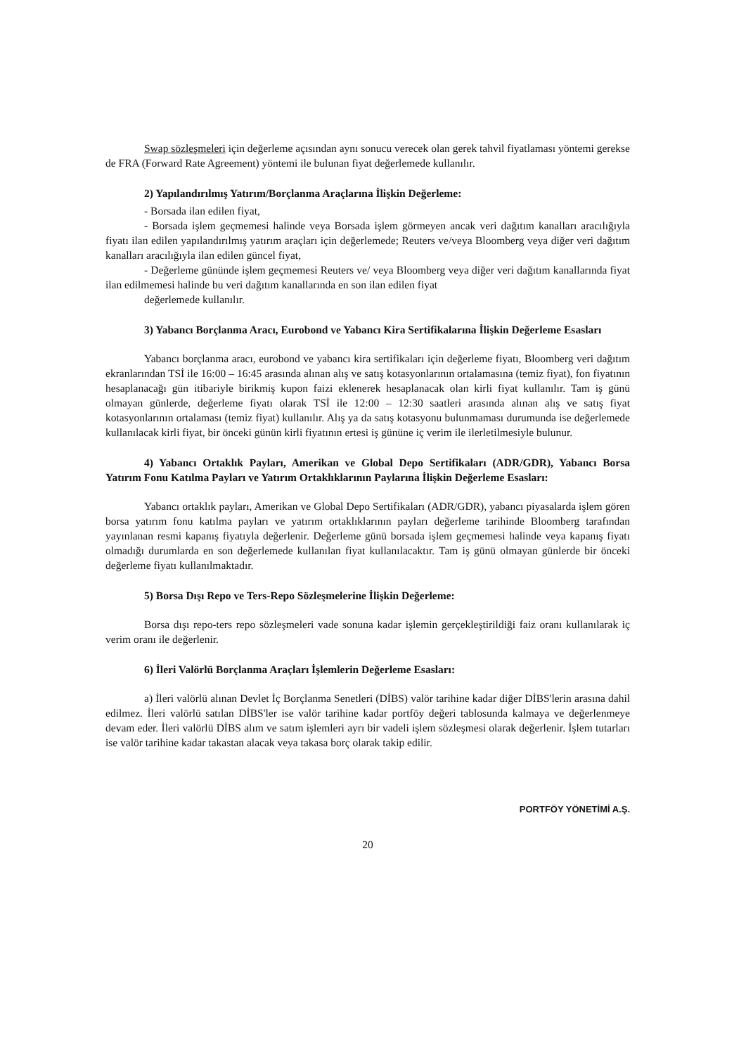Swap sözleşmeleri için değerleme açısından aynı sonucu verecek olan gerek tahvil fiyatlaması yöntemi gerekse de FRA (Forward Rate Agreement) yöntemi ile bulunan fiyat değerlemede kullanılır.
2) Yapılandırılmış Yatırım/Borçlanma Araçlarına İlişkin Değerleme:
- Borsada ilan edilen fiyat,
- Borsada işlem geçmemesi halinde veya Borsada işlem görmeyen ancak veri dağıtım kanalları aracılığıyla fiyatı ilan edilen yapılandırılmış yatırım araçları için değerlemede; Reuters ve/veya Bloomberg veya diğer veri dağıtım kanalları aracılığıyla ilan edilen güncel fiyat,
- Değerleme gününde işlem geçmemesi Reuters ve/ veya Bloomberg veya diğer veri dağıtım kanallarında fiyat ilan edilmemesi halinde bu veri dağıtım kanallarında en son ilan edilen fiyat
değerlemede kullanılır.
3) Yabancı Borçlanma Aracı, Eurobond ve Yabancı Kira Sertifikalarına İlişkin Değerleme Esasları
Yabancı borçlanma aracı, eurobond ve yabancı kira sertifikaları için değerleme fiyatı, Bloomberg veri dağıtım ekranlarından TSİ ile 16:00 – 16:45 arasında alınan alış ve satış kotasyonlarının ortalamasına (temiz fiyat), fon fiyatının hesaplanacağı gün itibariyle birikmiş kupon faizi eklenerek hesaplanacak olan kirli fiyat kullanılır. Tam iş günü olmayan günlerde, değerleme fiyatı olarak TSİ ile 12:00 – 12:30 saatleri arasında alınan alış ve satış fiyat kotasyonlarının ortalaması (temiz fiyat) kullanılır. Alış ya da satış kotasyonu bulunmaması durumunda ise değerlemede kullanılacak kirli fiyat, bir önceki günün kirli fiyatının ertesi iş gününe iç verim ile ilerletilmesiyle bulunur.
4) Yabancı Ortaklık Payları, Amerikan ve Global Depo Sertifikaları (ADR/GDR), Yabancı Borsa Yatırım Fonu Katılma Payları ve Yatırım Ortaklıklarının Paylarına İlişkin Değerleme Esasları:
Yabancı ortaklık payları, Amerikan ve Global Depo Sertifikaları (ADR/GDR), yabancı piyasalarda işlem gören borsa yatırım fonu katılma payları ve yatırım ortaklıklarının payları değerleme tarihinde Bloomberg tarafından yayınlanan resmi kapanış fiyatıyla değerlenir. Değerleme günü borsada işlem geçmemesi halinde veya kapanış fiyatı olmadığı durumlarda en son değerlemede kullanılan fiyat kullanılacaktır. Tam iş günü olmayan günlerde bir önceki değerleme fiyatı kullanılmaktadır.
5) Borsa Dışı Repo ve Ters-Repo Sözleşmelerine İlişkin Değerleme:
Borsa dışı repo-ters repo sözleşmeleri vade sonuna kadar işlemin gerçekleştirildiği faiz oranı kullanılarak iç verim oranı ile değerlenir.
6) İleri Valörlü Borçlanma Araçları İşlemlerin Değerleme Esasları:
a) İleri valörlü alınan Devlet İç Borçlanma Senetleri (DİBS) valör tarihine kadar diğer DİBS'lerin arasına dahil edilmez. İleri valörlü satılan DİBS'ler ise valör tarihine kadar portföy değeri tablosunda kalmaya ve değerlenmeye devam eder. İleri valörlü DİBS alım ve satım işlemleri ayrı bir vadeli işlem sözleşmesi olarak değerlenir. İşlem tutarları ise valör tarihine kadar takastan alacak veya takasa borç olarak takip edilir.
PORTFÖY YÖNETİMİ A.Ş.
20